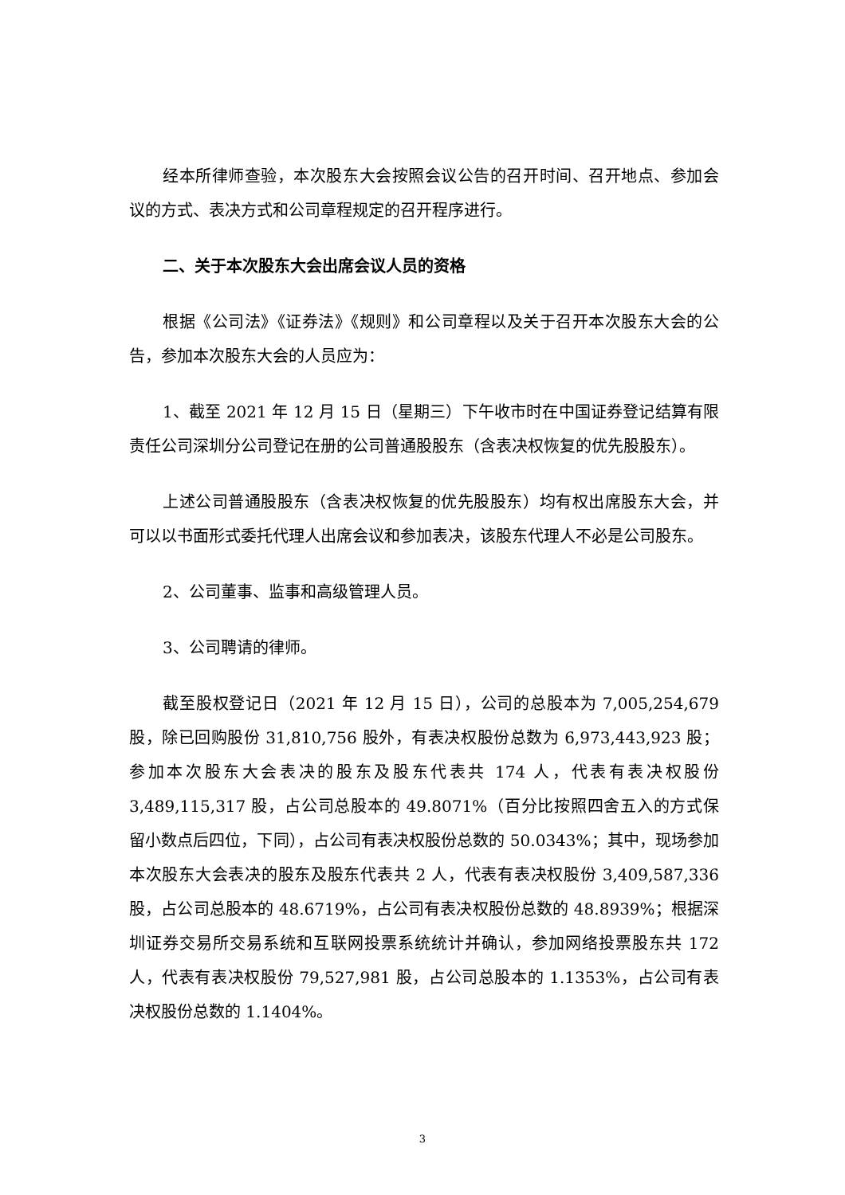经本所律师查验，本次股东大会按照会议公告的召开时间、召开地点、参加会议的方式、表决方式和公司章程规定的召开程序进行。
二、关于本次股东大会出席会议人员的资格
根据《公司法》《证券法》《规则》和公司章程以及关于召开本次股东大会的公告，参加本次股东大会的人员应为：
1、截至 2021 年 12 月 15 日（星期三）下午收市时在中国证券登记结算有限责任公司深圳分公司登记在册的公司普通股股东（含表决权恢复的优先股股东）。
上述公司普通股股东（含表决权恢复的优先股股东）均有权出席股东大会，并可以以书面形式委托代理人出席会议和参加表决，该股东代理人不必是公司股东。
2、公司董事、监事和高级管理人员。
3、公司聘请的律师。
截至股权登记日（2021 年 12 月 15 日），公司的总股本为 7,005,254,679 股，除已回购股份 31,810,756 股外，有表决权股份总数为 6,973,443,923 股；参加本次股东大会表决的股东及股东代表共 174 人，代表有表决权股份 3,489,115,317 股，占公司总股本的 49.8071%（百分比按照四舍五入的方式保留小数点后四位，下同），占公司有表决权股份总数的 50.0343%；其中，现场参加本次股东大会表决的股东及股东代表共 2 人，代表有表决权股份 3,409,587,336 股，占公司总股本的 48.6719%，占公司有表决权股份总数的 48.8939%；根据深圳证券交易所交易系统和互联网投票系统统计并确认，参加网络投票股东共 172 人，代表有表决权股份 79,527,981 股，占公司总股本的 1.1353%，占公司有表决权股份总数的 1.1404%。
3